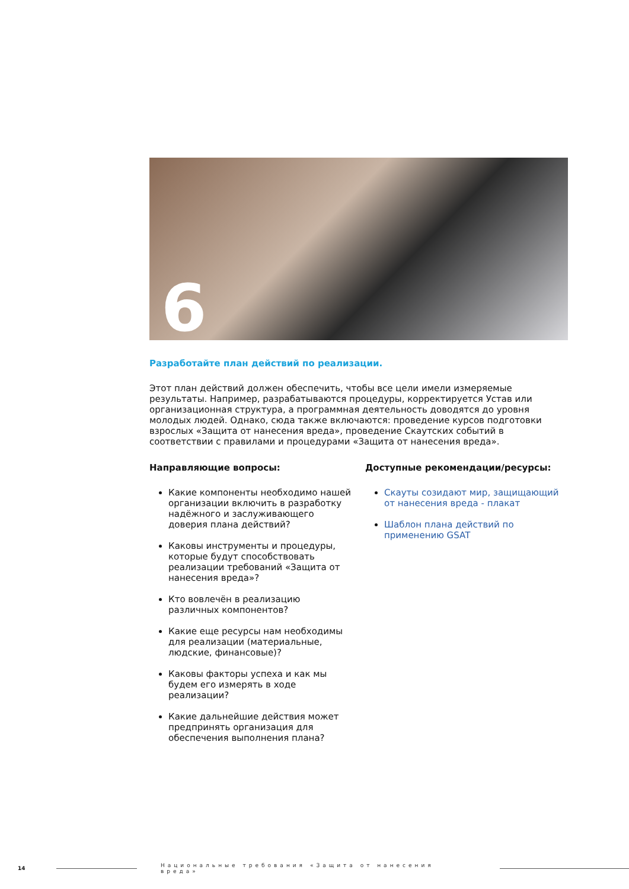6
Разработайте план действий по реализации.
Этот план действий должен обеспечить, чтобы все цели имели измеряемые результаты. Например, разрабатываются процедуры, корректируется Устав или организационная структура, а программная деятельность доводятся до уровня молодых людей. Однако, сюда также включаются: проведение курсов подготовки взрослых «Защита от нанесения вреда», проведение Скаутских событий в соответствии с правилами и процедурами «Защита от нанесения вреда».
Направляющие вопросы:
Какие компоненты необходимо нашей организации включить в разработку надёжного и заслуживающего доверия плана действий?
Каковы инструменты и процедуры, которые будут способствовать реализации требований «Защита от нанесения вреда»?
Кто вовлечён в реализацию различных компонентов?
Какие еще ресурсы нам необходимы для реализации (материальные, людские, финансовые)?
Каковы факторы успеха и как мы будем его измерять в ходе реализации?
Какие дальнейшие действия может предпринять организация для обеспечения выполнения плана?
Доступные рекомендации/ресурсы:
Скауты созидают мир, защищающий от нанесения вреда - плакат
Шаблон плана действий по применению GSAT
14 Национальные требования «Защита от нанесения вреда»